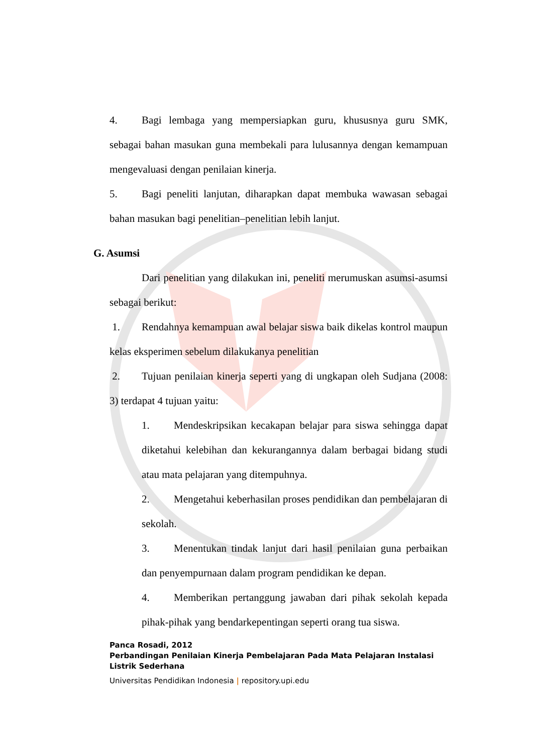4. Bagi lembaga yang mempersiapkan guru, khususnya guru SMK, sebagai bahan masukan guna membekali para lulusannya dengan kemampuan mengevaluasi dengan penilaian kinerja.
5. Bagi peneliti lanjutan, diharapkan dapat membuka wawasan sebagai bahan masukan bagi penelitian–penelitian lebih lanjut.
G. Asumsi
Dari penelitian yang dilakukan ini, peneliti merumuskan asumsi-asumsi sebagai berikut:
1. Rendahnya kemampuan awal belajar siswa baik dikelas kontrol maupun kelas eksperimen sebelum dilakukanya penelitian
2. Tujuan penilaian kinerja seperti yang di ungkapan oleh Sudjana (2008: 3) terdapat 4 tujuan yaitu:
1. Mendeskripsikan kecakapan belajar para siswa sehingga dapat diketahui kelebihan dan kekurangannya dalam berbagai bidang studi atau mata pelajaran yang ditempuhnya.
2. Mengetahui keberhasilan proses pendidikan dan pembelajaran di sekolah.
3. Menentukan tindak lanjut dari hasil penilaian guna perbaikan dan penyempurnaan dalam program pendidikan ke depan.
4. Memberikan pertanggung jawaban dari pihak sekolah kepada pihak-pihak yang bendarkepentingan seperti orang tua siswa.
Panca Rosadi, 2012
Perbandingan Penilaian Kinerja Pembelajaran Pada Mata Pelajaran Instalasi
Listrik Sederhana
Universitas Pendidikan Indonesia | repository.upi.edu